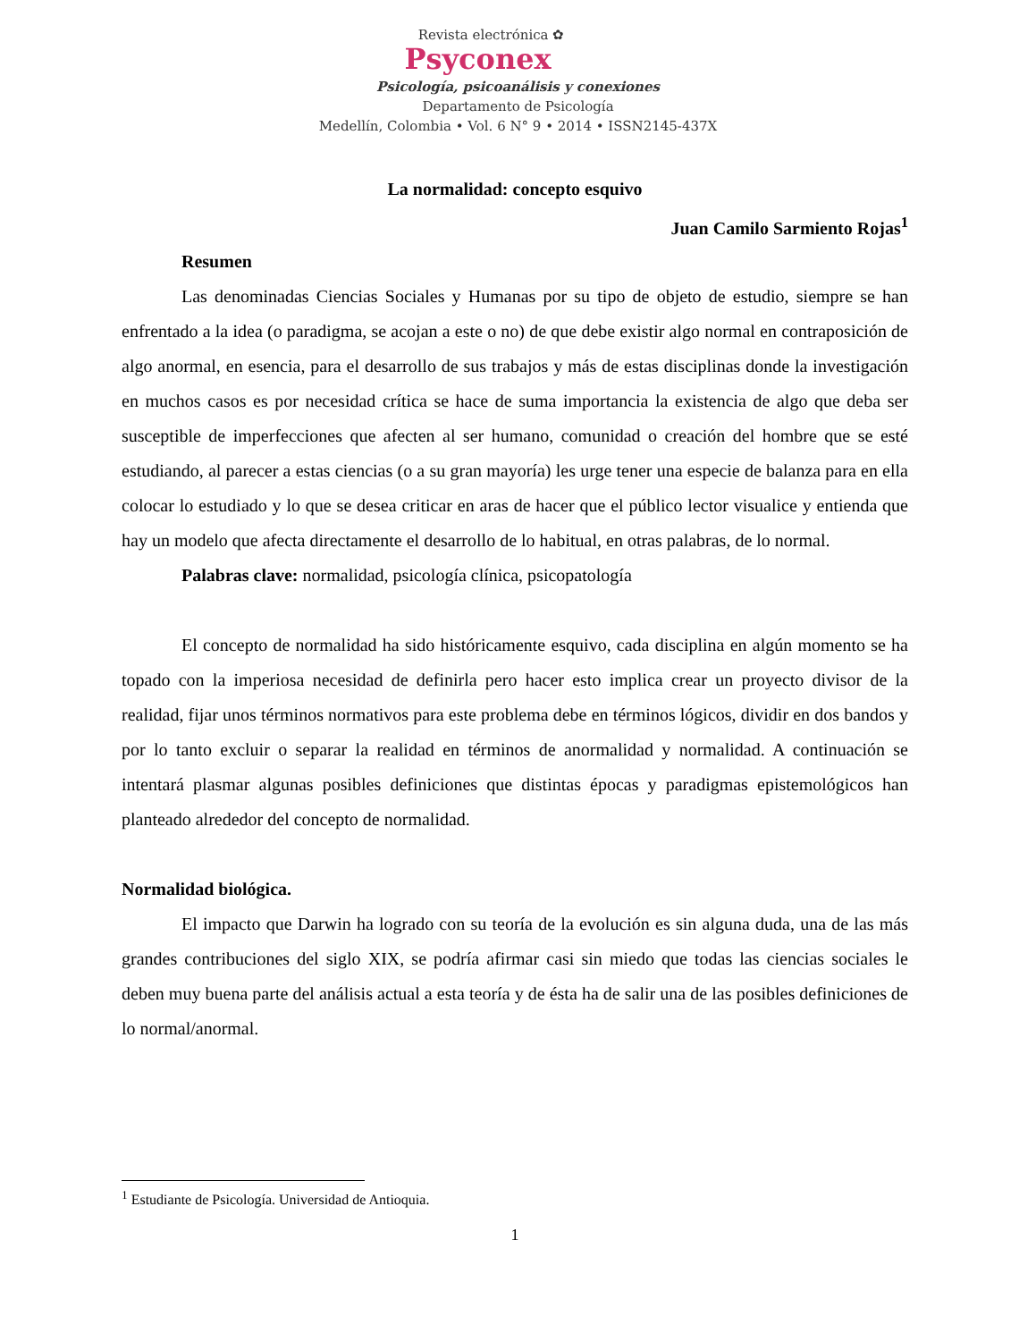Revista electrónica ✿
Psyconex
Psicología, psicoanálisis y conexiones
Departamento de Psicología
Medellín, Colombia • Vol. 6 N° 9 • 2014 • ISSN2145-437X
La normalidad: concepto esquivo
Juan Camilo Sarmiento Rojas<sup>1</sup>
Resumen
Las denominadas Ciencias Sociales y Humanas por su tipo de objeto de estudio, siempre se han enfrentado a la idea (o paradigma, se acojan a este o no) de que debe existir algo normal en contraposición de algo anormal, en esencia, para el desarrollo de sus trabajos y más de estas disciplinas donde la investigación en muchos casos es por necesidad crítica se hace de suma importancia la existencia de algo que deba ser susceptible de imperfecciones que afecten al ser humano, comunidad o creación del hombre que se esté estudiando, al parecer a estas ciencias (o a su gran mayoría) les urge tener una especie de balanza para en ella colocar lo estudiado y lo que se desea criticar en aras de hacer que el público lector visualice y entienda que hay un modelo que afecta directamente el desarrollo de lo habitual, en otras palabras, de lo normal.
Palabras clave: normalidad, psicología clínica, psicopatología
El concepto de normalidad ha sido históricamente esquivo, cada disciplina en algún momento se ha topado con la imperiosa necesidad de definirla pero hacer esto implica crear un proyecto divisor de la realidad, fijar unos términos normativos para este problema debe en términos lógicos, dividir en dos bandos y por lo tanto excluir o separar la realidad en términos de anormalidad y normalidad. A continuación se intentará plasmar algunas posibles definiciones que distintas épocas y paradigmas epistemológicos han planteado alrededor del concepto de normalidad.
Normalidad biológica.
El impacto que Darwin ha logrado con su teoría de la evolución es sin alguna duda, una de las más grandes contribuciones del siglo XIX, se podría afirmar casi sin miedo que todas las ciencias sociales le deben muy buena parte del análisis actual a esta teoría y de ésta ha de salir una de las posibles definiciones de lo normal/anormal.
<sup>1</sup> Estudiante de Psicología. Universidad de Antioquia.
1